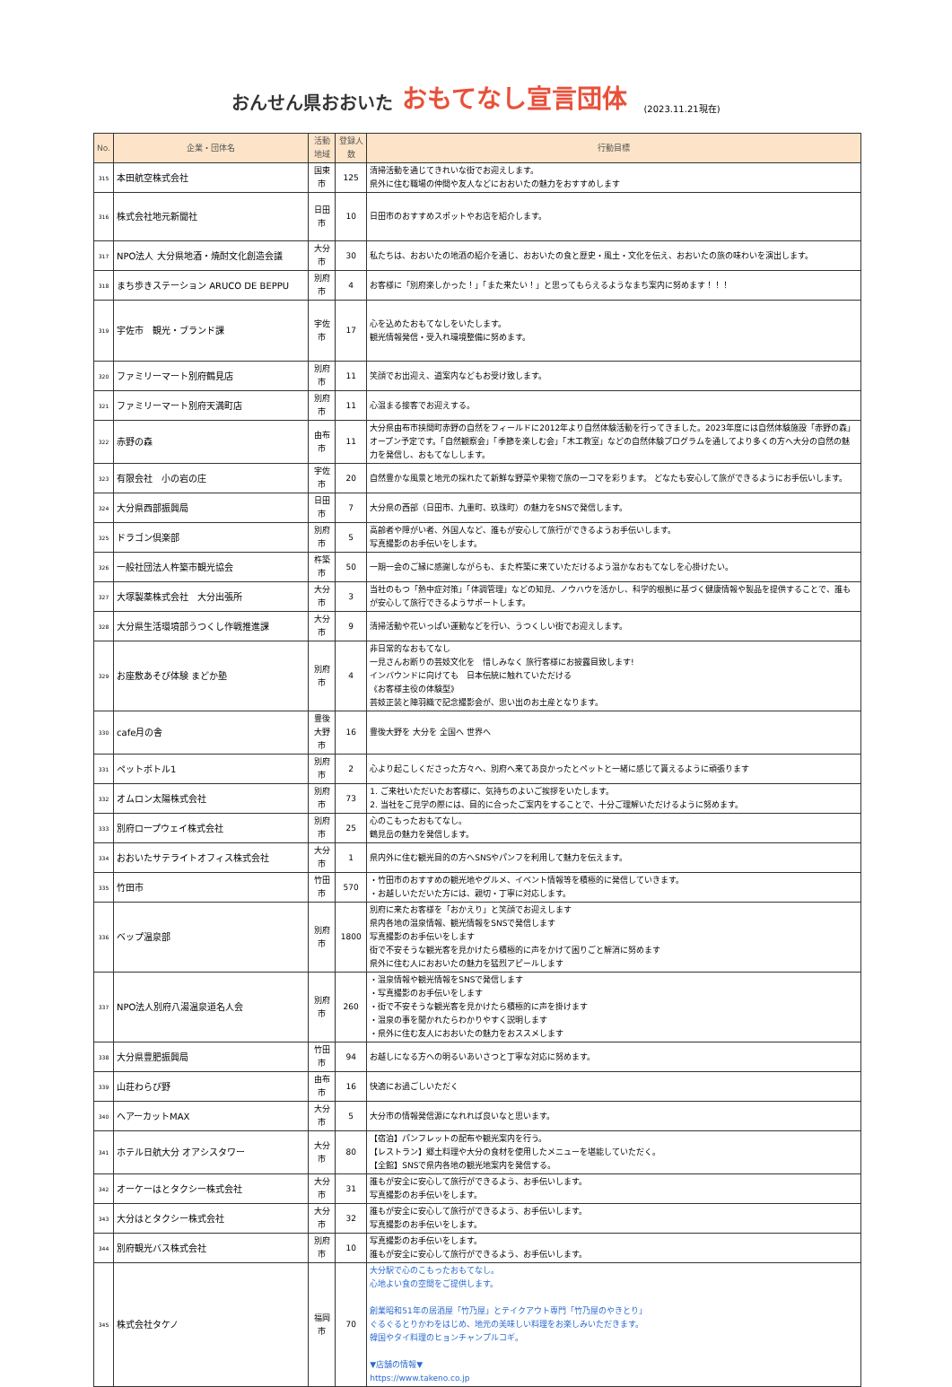おんせん県おおいた おもてなし宣言団体 (2023.11.21現在)
| No. | 企業・団体名 | 活動地域 | 登録人数 | 行動目標 |
| --- | --- | --- | --- | --- |
| 315 | 本田航空株式会社 | 国東市 | 125 | 清掃活動を通じてきれいな街でお迎えします。 県外に住む職場の仲間や友人などにおおいたの魅力をおすすめします |
| 316 | 株式会社地元新聞社 | 日田市 | 10 | 日田市のおすすめスポットやお店を紹介します。 |
| 317 | NPO法人 大分県地酒・焼酎文化創造会議 | 大分市 | 30 | 私たちは、おおいたの地酒の紹介を通じ、おおいたの食と歴史・風土・文化を伝え、おおいたの旅の味わいを演出します。 |
| 318 | まち歩きステーション ARUCO DE BEPPU | 別府市 | 4 | お客様に「別府楽しかった！」「また来たい！」と思ってもらえるようなまち案内に努めます！！！ |
| 319 | 宇佐市 観光・ブランド課 | 宇佐市 | 17 | 心を込めたおもてなしをいたします。 観光情報発信・受入れ環境整備に努めます。 |
| 320 | ファミリーマート別府鶴見店 | 別府市 | 11 | 笑顔でお出迎え、道案内などもお受け致します。 |
| 321 | ファミリーマート別府天満町店 | 別府市 | 11 | 心温まる接客でお迎えする。 |
| 322 | 赤野の森 | 由布市 | 11 | 大分県由布市挟間町赤野の自然をフィールドに2012年より自然体験活動を行ってきました。2023年度には自然体験施設「赤野の森」オープン予定です。「自然観察会」「季節を楽しむ会」「木工教室」などの自然体験プログラムを通してより多くの方へ大分の自然の魅力を発信し、おもてなしします。 |
| 323 | 有限会社 小の岩の庄 | 宇佐市 | 20 | 自然豊かな風景と地元の採れたて新鮮な野菜や果物で旅の一コマを彩ります。 どなたも安心して旅ができるようにお手伝いします。 |
| 324 | 大分県西部振興局 | 日田市 | 7 | 大分県の西部（日田市、九重町、玖珠町）の魅力をSNSで発信します。 |
| 325 | ドラゴン倶楽部 | 別府市 | 5 | 高齢者や障がい者、外国人など、誰もが安心して旅行ができるようお手伝いします。 写真撮影のお手伝いをします。 |
| 326 | 一般社団法人杵築市観光協会 | 杵築市 | 50 | 一期一会のご縁に感謝しながらも、また杵築に来ていただけるよう温かなおもてなしを心掛けたい。 |
| 327 | 大塚製薬株式会社 大分出張所 | 大分市 | 3 | 当社のもつ「熱中症対策」「体調管理」などの知見、ノウハウを活かし、科学的根拠に基づく健康情報や製品を提供することで、誰もが安心して旅行できるようサポートします。 |
| 328 | 大分県生活環境部うつくし作戦推進課 | 大分市 | 9 | 清掃活動や花いっぱい運動などを行い、うつくしい街でお迎えします。 |
| 329 | お座敷あそび体験 まどか塾 | 別府市 | 4 | 非日常的なおもてなし 一見さんお断りの芸妓文化を 惜しみなく 旅行客様にお披露目致します! インバウンドに向けても 日本伝統に触れていただける 《お客様主役の体験型》 芸妓正装と陣羽織で記念撮影会が、思い出のお土産となります。 |
| 330 | cafe月の舎 | 豊後大野市 | 16 | 豊後大野を 大分を 全国へ 世界へ |
| 331 | ペットボトル1 | 別府市 | 2 | 心より起こしくださった方々へ、別府へ来てあ良かったとペットと一緒に感じて貰えるように頑張ります |
| 332 | オムロン太陽株式会社 | 別府市 | 73 | 1. ご来社いただいたお客様に、気持ちのよいご挨拶をいたします。 2. 当社をご見学の際には、目的に合ったご案内をすることで、十分ご理解いただけるように努めます。 |
| 333 | 別府ロープウェイ株式会社 | 別府市 | 25 | 心のこもったおもてなし。 鶴見岳の魅力を発信します。 |
| 334 | おおいたサテライトオフィス株式会社 | 大分市 | 1 | 県内外に住む観光目的の方へSNSやパンフを利用して魅力を伝えます。 |
| 335 | 竹田市 | 竹田市 | 570 | ・竹田市のおすすめの観光地やグルメ、イベント情報等を積極的に発信していきます。 ・お越しいただいた方には、親切・丁寧に対応します。 |
| 336 | ベップ温泉部 | 別府市 | 1800 | 別府に来たお客様を「おかえり」と笑顔でお迎えします 県内各地の温泉情報、観光情報をSNSで発信します 写真撮影のお手伝いをします 街で不安そうな観光客を見かけたら積極的に声をかけて困りごと解消に努めます 県外に住む人におおいたの魅力を猛烈アピールします |
| 337 | NPO法人別府八湯温泉道名人会 | 別府市 | 260 | ・温泉情報や観光情報をSNSで発信します ・写真撮影のお手伝いをします ・街で不安そうな観光客を見かけたら積極的に声を掛けます ・温泉の事を聞かれたらわかりやすく説明します ・県外に住む友人におおいたの魅力をおススメします |
| 338 | 大分県豊肥振興局 | 竹田市 | 94 | お越しになる方への明るいあいさつと丁寧な対応に努めます。 |
| 339 | 山荘わらび野 | 由布市 | 16 | 快適にお過ごしいただく |
| 340 | ヘアーカットMAX | 大分市 | 5 | 大分市の情報発信源になれれば良いなと思います。 |
| 341 | ホテル日航大分 オアシスタワー | 大分市 | 80 | 【宿泊】パンフレットの配布や観光案内を行う。 【レストラン】郷土料理や大分の食材を使用したメニューを堪能していただく。 【全館】SNSで県内各地の観光地案内を発信する。 |
| 342 | オーケーはとタクシー株式会社 | 大分市 | 31 | 誰もが安全に安心して旅行ができるよう、お手伝いします。 写真撮影のお手伝いをします。 |
| 343 | 大分はとタクシー株式会社 | 大分市 | 32 | 誰もが安全に安心して旅行ができるよう、お手伝いします。 写真撮影のお手伝いをします。 |
| 344 | 別府観光バス株式会社 | 別府市 | 10 | 写真撮影のお手伝いをします。 誰もが安全に安心して旅行ができるよう、お手伝いします。 |
| 345 | 株式会社タケノ | 福岡市 | 70 | 大分駅で心のこもったおもてなし。 心地よい食の空間をご提供します。 創業昭和51年の居酒屋「竹乃屋」とテイクアウト専門「竹乃屋のやきとり」 ぐるぐるとりかわをはじめ、地元の美味しい料理をお楽しみいただきます。 韓国やタイ料理のヒョンチャンプルコギ。 ▼店舗の情報▼ https://www.takeno.co.jp |